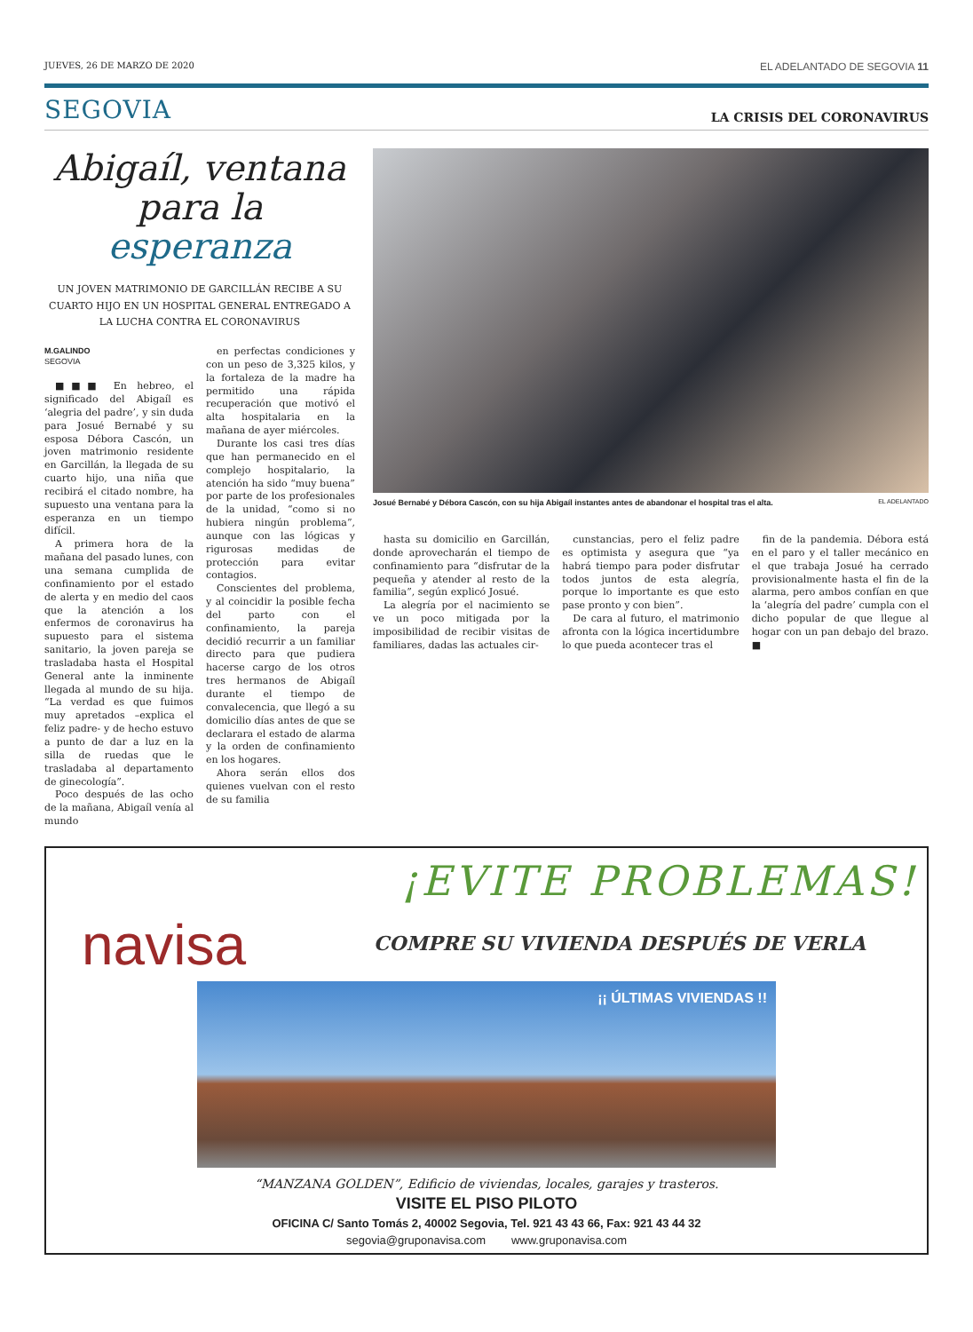JUEVES, 26 DE MARZO DE 2020 EL ADELANTADO DE SEGOVIA 11
SEGOVIA LA CRISIS DEL CORONAVIRUS
Abigaíl, ventana para la esperanza
UN JOVEN MATRIMONIO DE GARCILLÁN RECIBE A SU CUARTO HIJO EN UN HOSPITAL GENERAL ENTREGADO A LA LUCHA CONTRA EL CORONAVIRUS
M.GALINDO
SEGOVIA
■■■ En hebreo, el significado del Abigaíl es ‘alegria del padre’, y sin duda para Josué Bernabé y su esposa Débora Cascón, un joven matrimonio residente en Garcillán, la llegada de su cuarto hijo, una niña que recibirá el citado nombre, ha supuesto una ventana para la esperanza en un tiempo difícil.
A primera hora de la mañana del pasado lunes, con una semana cumplida de confinamiento por el estado de alerta y en medio del caos que la atención a los enfermos de coronavirus ha supuesto para el sistema sanitario, la joven pareja se trasladaba hasta el Hospital General ante la inminente llegada al mundo de su hija. “La verdad es que fuimos muy apretados –explica el feliz padre- y de hecho estuvo a punto de dar a luz en la silla de ruedas que le trasladaba al departamento de ginecología”.
Poco después de las ocho de la mañana, Abigaíl venía al mundo
en perfectas condiciones y con un peso de 3,325 kilos, y la fortaleza de la madre ha permitido una rápida recuperación que motivó el alta hospitalaria en la mañana de ayer miércoles.
Durante los casi tres días que han permanecido en el complejo hospitalario, la atención ha sido “muy buena” por parte de los profesionales de la unidad, “como si no hubiera ningún problema”, aunque con las lógicas y rigurosas medidas de protección para evitar contagios.
Conscientes del problema, y al coincidir la posible fecha del parto con el confinamiento, la pareja decidió recurrir a un familiar directo para que pudiera hacerse cargo de los otros tres hermanos de Abigaíl durante el tiempo de convalecencia, que llegó a su domicilio días antes de que se declarara el estado de alarma y la orden de confinamiento en los hogares.
Ahora serán ellos dos quienes vuelvan con el resto de su familia
Josué Bernabé y Débora Cascón, con su hija Abigaíl instantes antes de abandonar el hospital tras el alta. EL ADELANTADO
hasta su domicilio en Garcillán, donde aprovecharán el tiempo de confinamiento para “disfrutar de la pequeña y atender al resto de la familia”, según explicó Josué.
La alegría por el nacimiento se ve un poco mitigada por la imposibilidad de recibir visitas de familiares, dadas las actuales cir-
cunstancias, pero el feliz padre es optimista y asegura que “ya habrá tiempo para poder disfrutar todos juntos de esta alegría, porque lo importante es que esto pase pronto y con bien”.
De cara al futuro, el matrimonio afronta con la lógica incertidumbre lo que pueda acontecer tras el
fin de la pandemia. Débora está en el paro y el taller mecánico en el que trabaja Josué ha cerrado provisionalmente hasta el fin de la alarma, pero ambos confían en que la ‘alegría del padre’ cumpla con el dicho popular de que llegue al hogar con un pan debajo del brazo. ■
¡EVITE PROBLEMAS!
navisa
COMPRE SU VIVIENDA DESPUÉS DE VERLA
¡¡ ÚLTIMAS VIVIENDAS !!
“MANZANA GOLDEN”, Edificio de viviendas, locales, garajes y trasteros.
VISITE EL PISO PILOTO
OFICINA C/ Santo Tomás 2, 40002 Segovia, Tel. 921 43 43 66, Fax: 921 43 44 32
segovia@gruponavisa.com www.gruponavisa.com